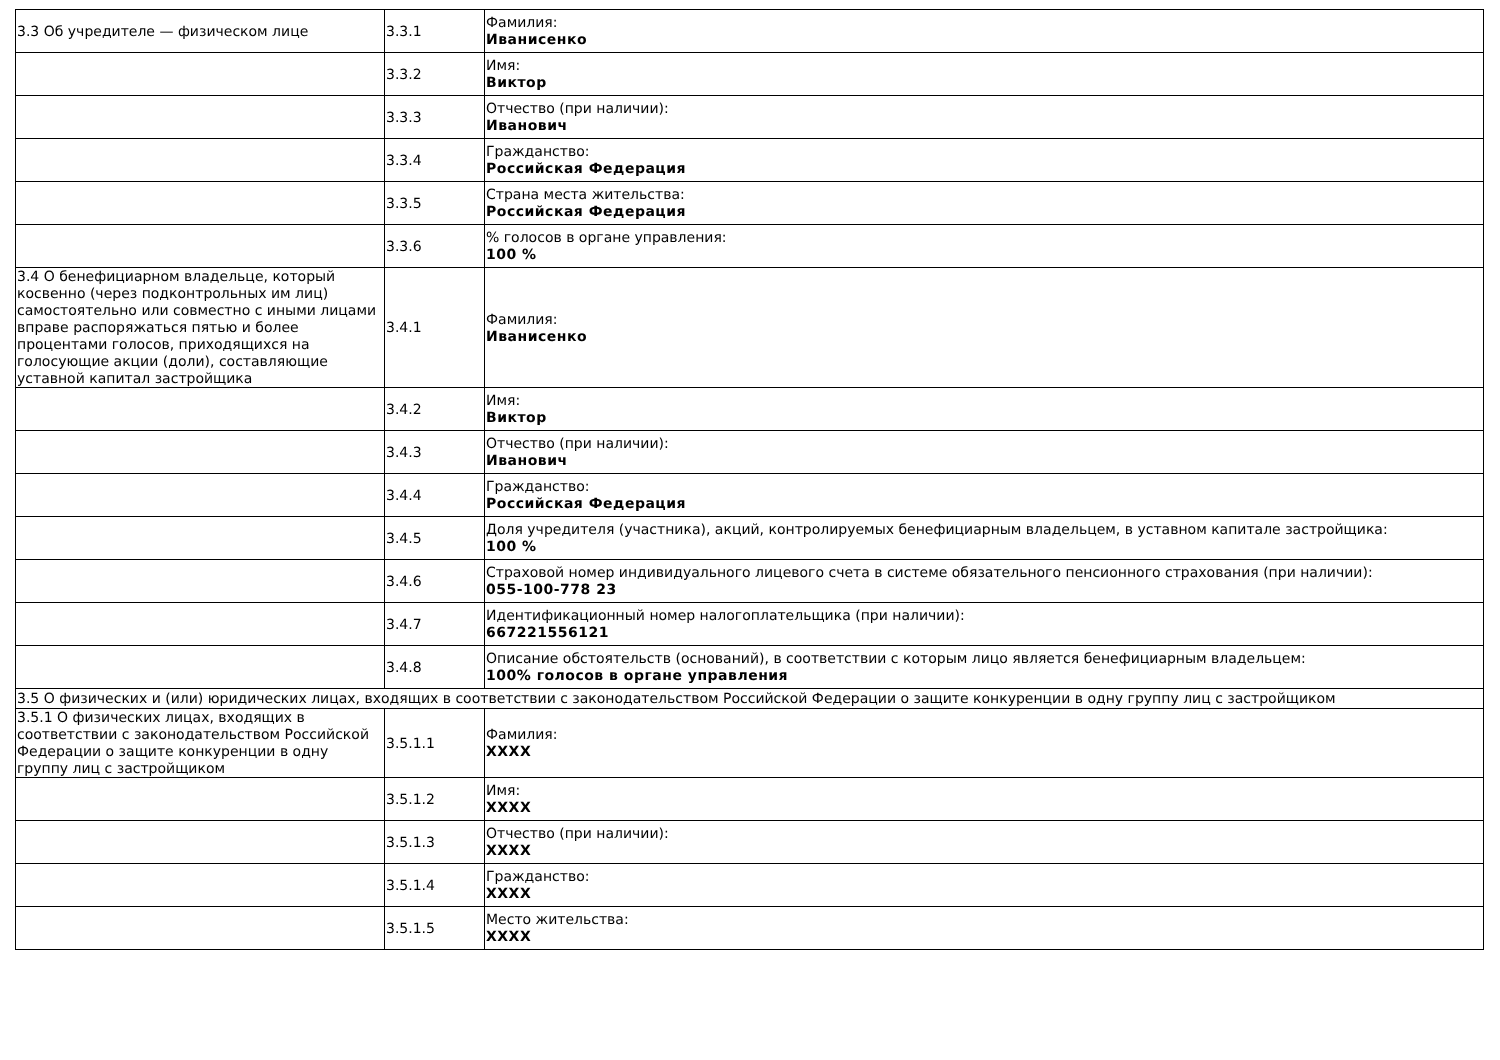| 3.3 Об учредителе — физическом лице | 3.3.1 | Фамилия: Иванисенко |
| | 3.3.2 | Имя: Виктор |
| | 3.3.3 | Отчество (при наличии): Иванович |
| | 3.3.4 | Гражданство: Российская Федерация |
| | 3.3.5 | Страна места жительства: Российская Федерация |
| | 3.3.6 | % голосов в органе управления: 100 % |
| 3.4 О бенефициарном владельце, который косвенно (через подконтрольных им лиц) самостоятельно или совместно с иными лицами вправе распоряжаться пятью и более процентами голосов, приходящихся на голосующие акции (доли), составляющие уставной капитал застройщика | 3.4.1 | Фамилия: Иванисенко |
| | 3.4.2 | Имя: Виктор |
| | 3.4.3 | Отчество (при наличии): Иванович |
| | 3.4.4 | Гражданство: Российская Федерация |
| | 3.4.5 | Доля учредителя (участника), акций, контролируемых бенефициарным владельцем, в уставном капитале застройщика: 100 % |
| | 3.4.6 | Страховой номер индивидуального лицевого счета в системе обязательного пенсионного страхования (при наличии): 055-100-778 23 |
| | 3.4.7 | Идентификационный номер налогоплательщика (при наличии): 667221556121 |
| | 3.4.8 | Описание обстоятельств (оснований), в соответствии с которым лицо является бенефициарным владельцем: 100% голосов в органе управления |
| 3.5 О физических и (или) юридических лицах, входящих в соответствии с законодательством Российской Федерации о защите конкуренции в одну группу лиц с застройщиком | | |
| 3.5.1 О физических лицах, входящих в соответствии с законодательством Российской Федерации о защите конкуренции в одну группу лиц с застройщиком | 3.5.1.1 | Фамилия: XXXX |
| | 3.5.1.2 | Имя: XXXX |
| | 3.5.1.3 | Отчество (при наличии): XXXX |
| | 3.5.1.4 | Гражданство: XXXX |
| | 3.5.1.5 | Место жительства: XXXX |